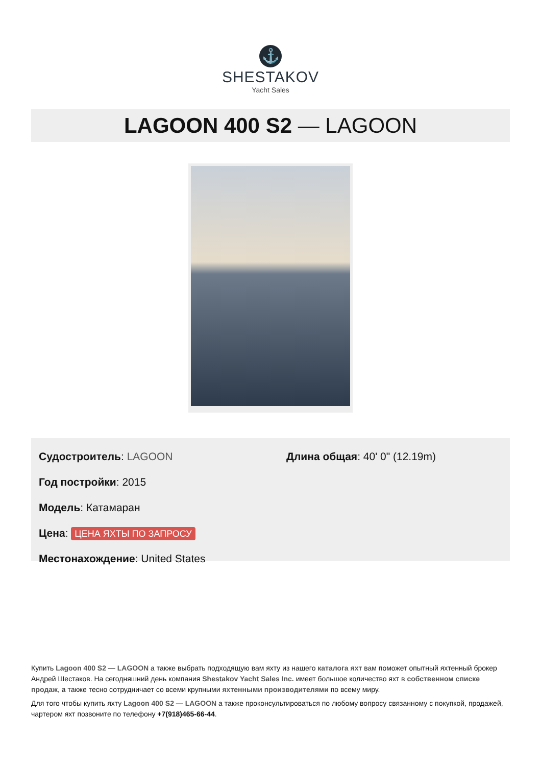⚓
SHESTAKOV
Yacht Sales
LAGOON 400 S2 — LAGOON
Судостроитель: LAGOON
Год постройки: 2015
Модель: Катамаран
Цена: ЦЕНА ЯХТЫ ПО ЗАПРОСУ
Местонахождение: United States
Длина общая: 40' 0" (12.19m)
Купить Lagoon 400 S2 — LAGOON а также выбрать подходящую вам яхту из нашего каталога яхт вам поможет опытный яхтенный брокер Андрей Шестаков. На сегодняшний день компания Shestakov Yacht Sales Inc. имеет большое количество яхт в собственном списке продаж, а также тесно сотрудничает со всеми крупными яхтенными производителями по всему миру.
Для того чтобы купить яхту Lagoon 400 S2 — LAGOON а также проконсультироваться по любому вопросу связанному с покупкой, продажей, чартером яхт позвоните по телефону +7(918)465-66-44.